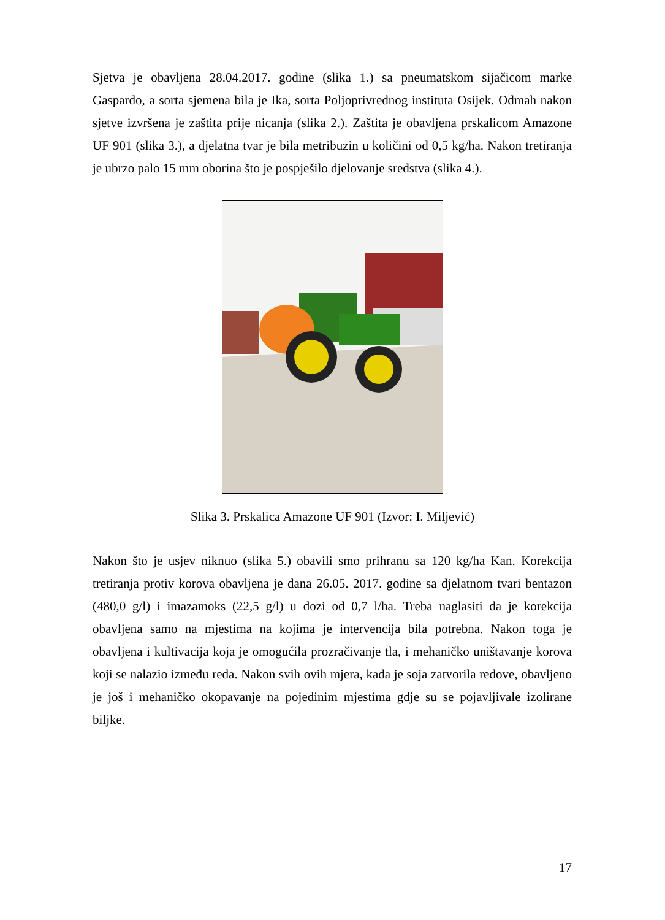Sjetva je obavljena 28.04.2017. godine (slika 1.) sa pneumatskom sijačicom marke Gaspardo, a sorta sjemena bila je Ika, sorta Poljoprivrednog instituta Osijek. Odmah nakon sjetve izvršena je zaštita prije nicanja (slika 2.). Zaštita je obavljena prskalicom Amazone UF 901 (slika 3.), a djelatna tvar je bila metribuzin u količini od 0,5 kg/ha. Nakon tretiranja je ubrzo palo 15 mm oborina što je pospješilo djelovanje sredstva (slika 4.).
Slika 3. Prskalica Amazone UF 901 (Izvor: I. Miljević)
Nakon što je usjev niknuo (slika 5.) obavili smo prihranu sa 120 kg/ha Kan. Korekcija tretiranja protiv korova obavljena je dana 26.05. 2017. godine sa djelatnom tvari bentazon (480,0 g/l) i imazamoks (22,5 g/l) u dozi od 0,7 l/ha. Treba naglasiti da je korekcija obavljena samo na mjestima na kojima je intervencija bila potrebna. Nakon toga je obavljena i kultivacija koja je omogućila prozračivanje tla, i mehaničko uništavanje korova koji se nalazio između reda. Nakon svih ovih mjera, kada je soja zatvorila redove, obavljeno je još i mehaničko okopavanje na pojedinim mjestima gdje su se pojavljivale izolirane biljke.
17